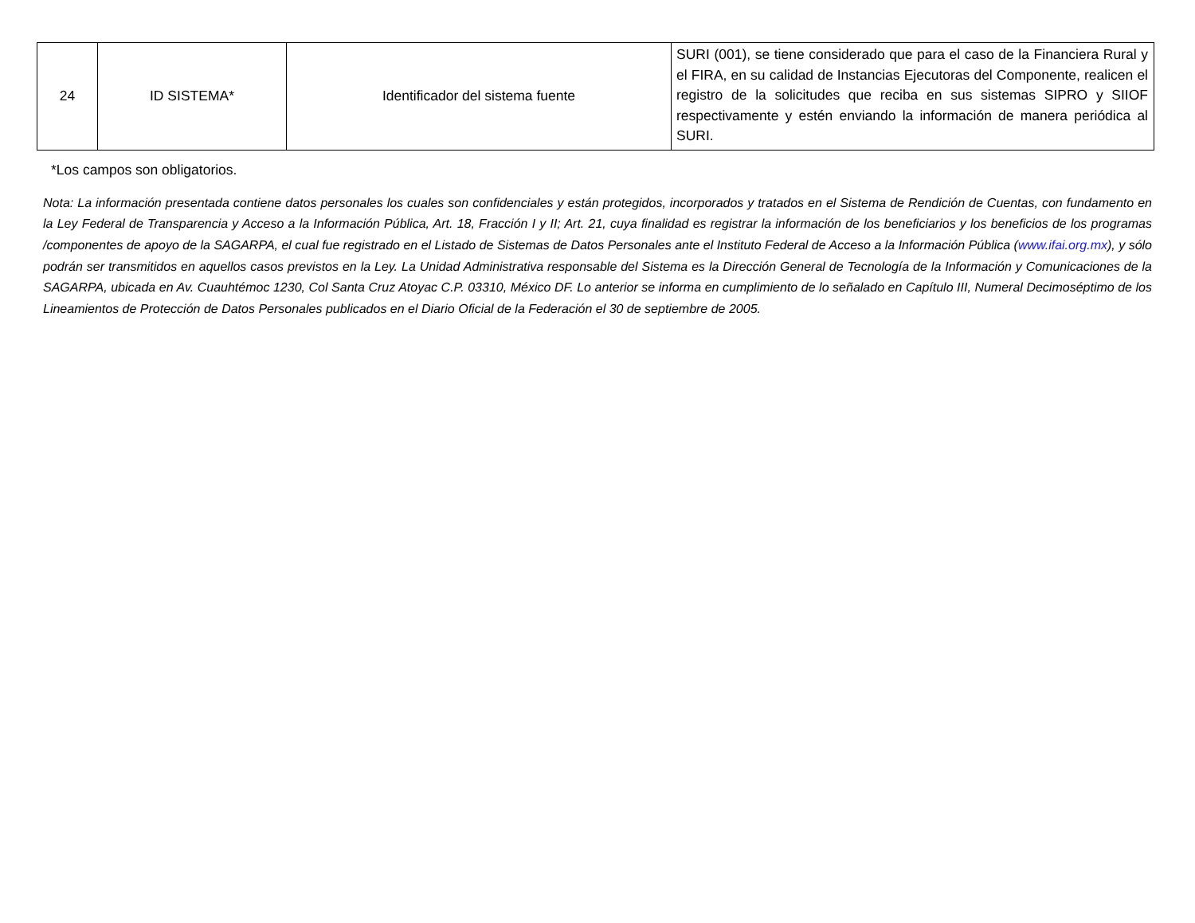| 24 | ID SISTEMA* | Identificador del sistema fuente | SURI (001), se tiene considerado que para el caso de la Financiera Rural y el FIRA, en su calidad de Instancias Ejecutoras del Componente, realicen el registro de la solicitudes que reciba en sus sistemas SIPRO y SIIOF respectivamente y estén enviando la información de manera periódica al SURI. |
*Los campos son obligatorios.
Nota: La información presentada contiene datos personales los cuales son confidenciales y están protegidos, incorporados y tratados en el Sistema de Rendición de Cuentas, con fundamento en la Ley Federal de Transparencia y Acceso a la Información Pública, Art. 18, Fracción I y II; Art. 21, cuya finalidad es registrar la información de los beneficiarios y los beneficios de los programas /componentes de apoyo de la SAGARPA, el cual fue registrado en el Listado de Sistemas de Datos Personales ante el Instituto Federal de Acceso a la Información Pública (www.ifai.org.mx), y sólo podrán ser transmitidos en aquellos casos previstos en la Ley. La Unidad Administrativa responsable del Sistema es la Dirección General de Tecnología de la Información y Comunicaciones de la SAGARPA, ubicada en Av. Cuauhtémoc 1230, Col Santa Cruz Atoyac C.P. 03310, México DF. Lo anterior se informa en cumplimiento de lo señalado en Capítulo III, Numeral Decimoséptimo de los Lineamientos de Protección de Datos Personales publicados en el Diario Oficial de la Federación el 30 de septiembre de 2005.